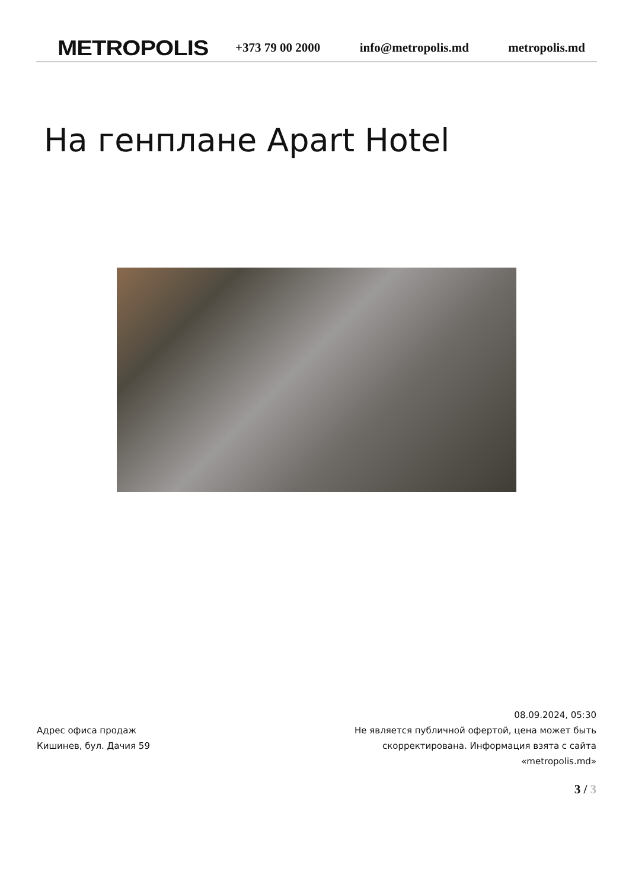METROPOLIS
+373 79 00 2000 info@metropolis.md metropolis.md
На генплане Apart Hotel
Адрес офиса продаж
Кишинев, бул. Дачия 59
08.09.2024, 05:30
Не является публичной офертой, цена может быть скорректирована. Информация взята с сайта «metropolis.md»
3 / 3